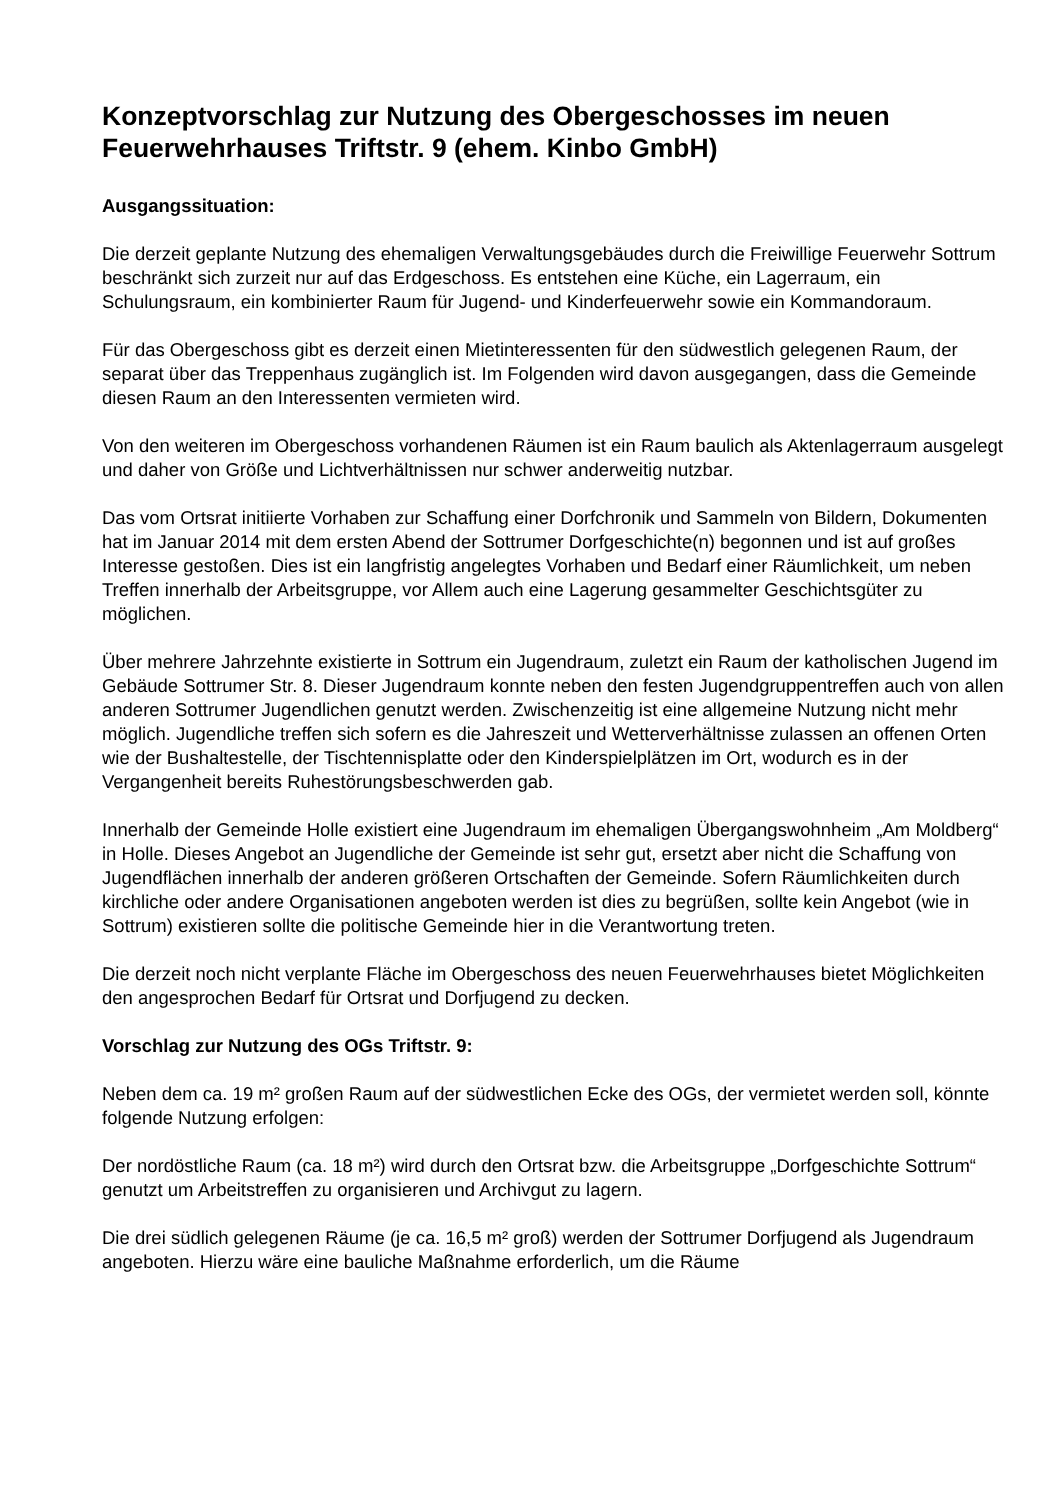Konzeptvorschlag zur Nutzung des Obergeschosses im neuen Feuerwehrhauses Triftstr. 9 (ehem. Kinbo GmbH)
Ausgangssituation:
Die derzeit geplante Nutzung des ehemaligen Verwaltungsgebäudes durch die Freiwillige Feuerwehr Sottrum beschränkt sich zurzeit nur auf das Erdgeschoss. Es entstehen eine Küche, ein Lagerraum, ein Schulungsraum, ein kombinierter Raum für Jugend- und Kinderfeuerwehr sowie ein Kommandoraum.
Für das Obergeschoss gibt es derzeit einen Mietinteressenten für den südwestlich gelegenen Raum, der separat über das Treppenhaus zugänglich ist. Im Folgenden wird davon ausgegangen, dass die Gemeinde diesen Raum an den Interessenten vermieten wird.
Von den weiteren im Obergeschoss vorhandenen Räumen ist ein Raum baulich als Aktenlagerraum ausgelegt und daher von Größe und Lichtverhältnissen nur schwer anderweitig nutzbar.
Das vom Ortsrat initiierte Vorhaben zur Schaffung einer Dorfchronik und Sammeln von Bildern, Dokumenten hat im Januar 2014 mit dem ersten Abend der Sottrumer Dorfgeschichte(n) begonnen und ist auf großes Interesse gestoßen. Dies ist ein langfristig angelegtes Vorhaben und Bedarf einer Räumlichkeit, um neben Treffen innerhalb der Arbeitsgruppe, vor Allem auch eine Lagerung gesammelter Geschichtsgüter zu möglichen.
Über mehrere Jahrzehnte existierte in Sottrum ein Jugendraum, zuletzt ein Raum der katholischen Jugend im Gebäude Sottrumer Str. 8. Dieser Jugendraum konnte neben den festen Jugendgruppentreffen auch von allen anderen Sottrumer Jugendlichen genutzt werden. Zwischenzeitig ist eine allgemeine Nutzung nicht mehr möglich. Jugendliche treffen sich sofern es die Jahreszeit und Wetterverhältnisse zulassen an offenen Orten wie der Bushaltestelle, der Tischtennisplatte oder den Kinderspielplätzen im Ort, wodurch es in der Vergangenheit bereits Ruhestörungsbeschwerden gab.
Innerhalb der Gemeinde Holle existiert eine Jugendraum im ehemaligen Übergangswohnheim „Am Moldberg“ in Holle. Dieses Angebot an Jugendliche der Gemeinde ist sehr gut, ersetzt aber nicht die Schaffung von Jugendflächen innerhalb der anderen größeren Ortschaften der Gemeinde. Sofern Räumlichkeiten durch kirchliche oder andere Organisationen angeboten werden ist dies zu begrüßen, sollte kein Angebot (wie in Sottrum) existieren sollte die politische Gemeinde hier in die Verantwortung treten.
Die derzeit noch nicht verplante Fläche im Obergeschoss des neuen Feuerwehrhauses bietet Möglichkeiten den angesprochen Bedarf für Ortsrat und Dorfjugend zu decken.
Vorschlag zur Nutzung des OGs Triftstr. 9:
Neben dem ca. 19 m² großen Raum auf der südwestlichen Ecke des OGs, der vermietet werden soll, könnte folgende Nutzung erfolgen:
Der nordöstliche Raum (ca. 18 m²) wird durch den Ortsrat bzw. die Arbeitsgruppe „Dorfgeschichte Sottrum“ genutzt um Arbeitstreffen zu organisieren und Archivgut zu lagern.
Die drei südlich gelegenen Räume (je ca. 16,5 m² groß) werden der Sottrumer Dorfjugend als Jugendraum angeboten. Hierzu wäre eine bauliche Maßnahme erforderlich, um die Räume